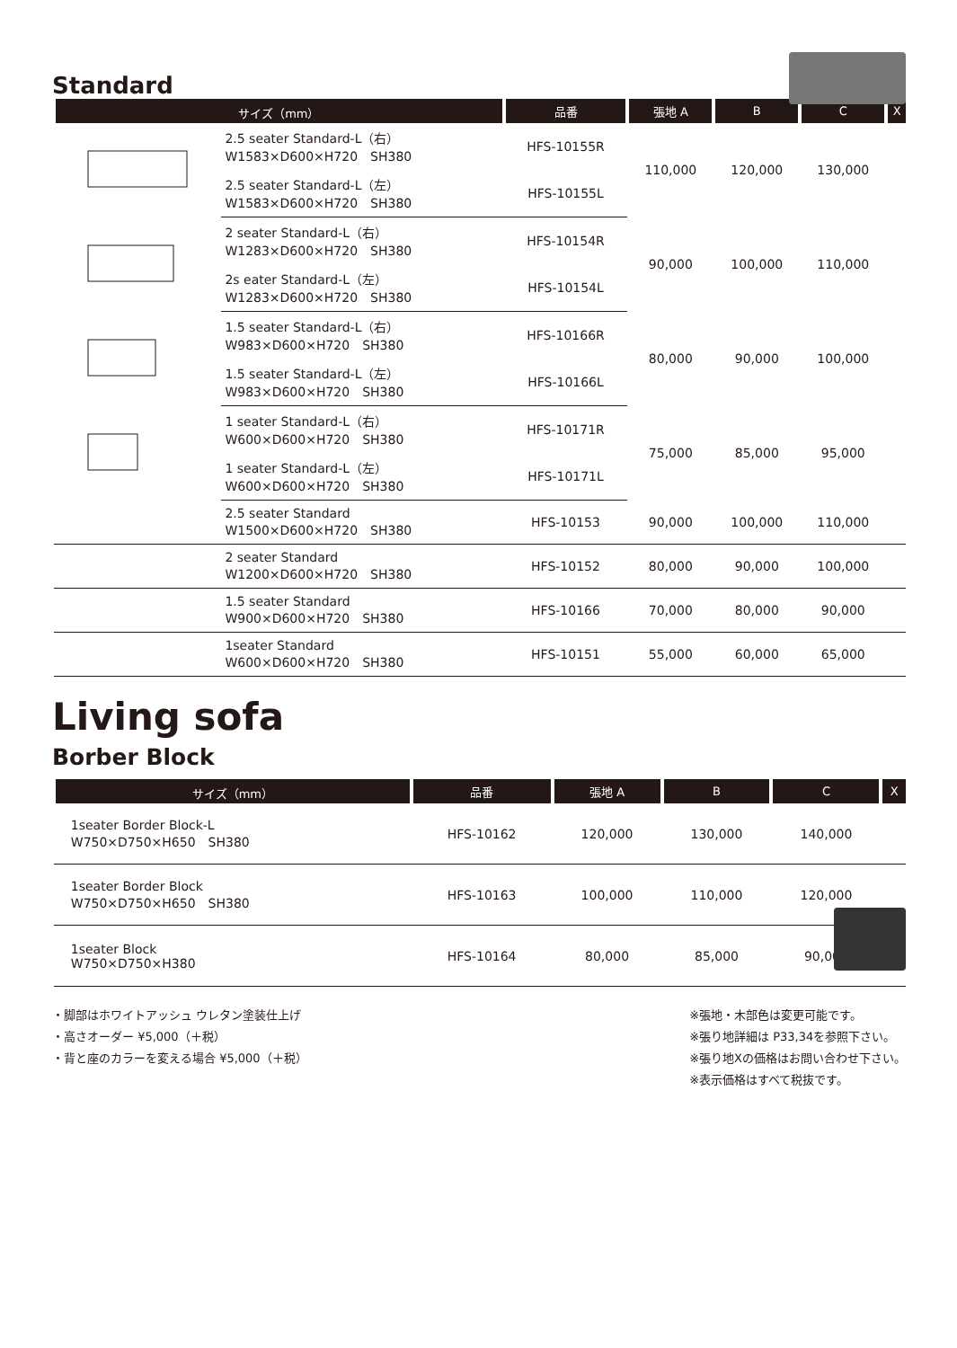Standard
| サイズ（mm） | | 品番 | 張地 A | B | C | X |
| --- | --- | --- | --- | --- | --- | --- |
| | 2.5 seater Standard-L（右） W1583×D600×H720 SH380 | HFS-10155R | 110,000 | 120,000 | 130,000 | |
| | 2.5 seater Standard-L（左） W1583×D600×H720 SH380 | HFS-10155L | | | | |
| | 2 seater Standard-L（右） W1283×D600×H720 SH380 | HFS-10154R | 90,000 | 100,000 | 110,000 | |
| | 2s eater Standard-L（左） W1283×D600×H720 SH380 | HFS-10154L | | | | |
| | 1.5 seater Standard-L（右） W983×D600×H720 SH380 | HFS-10166R | 80,000 | 90,000 | 100,000 | |
| | 1.5 seater Standard-L（左） W983×D600×H720 SH380 | HFS-10166L | | | | |
| | 1 seater Standard-L（右） W600×D600×H720 SH380 | HFS-10171R | 75,000 | 85,000 | 95,000 | |
| | 1 seater Standard-L（左） W600×D600×H720 SH380 | HFS-10171L | | | | |
| | 2.5 seater Standard W1500×D600×H720 SH380 | HFS-10153 | 90,000 | 100,000 | 110,000 | |
| | 2 seater Standard W1200×D600×H720 SH380 | HFS-10152 | 80,000 | 90,000 | 100,000 | |
| | 1.5 seater Standard W900×D600×H720 SH380 | HFS-10166 | 70,000 | 80,000 | 90,000 | |
| | 1seater Standard W600×D600×H720 SH380 | HFS-10151 | 55,000 | 60,000 | 65,000 | |
Living sofa
Borber Block
| サイズ（mm） | | 品番 | 張地 A | B | C | X |
| --- | --- | --- | --- | --- | --- | --- |
| | 1seater Border Block-L W750×D750×H650 SH380 | HFS-10162 | 120,000 | 130,000 | 140,000 | |
| | 1seater Border Block W750×D750×H650 SH380 | HFS-10163 | 100,000 | 110,000 | 120,000 | |
| | 1seater Block W750×D750×H380 | HFS-10164 | 80,000 | 85,000 | 90,000 | |
・脚部はホワイトアッシュ ウレタン塗装仕上げ
・高さオーダー ¥5,000（＋税）
・背と座のカラーを変える場合 ¥5,000（＋税）
※張地・木部色は変更可能です。
※張り地詳細は P33,34を参照下さい。
※張り地Xの価格はお問い合わせ下さい。
※表示価格はすべて税抜です。